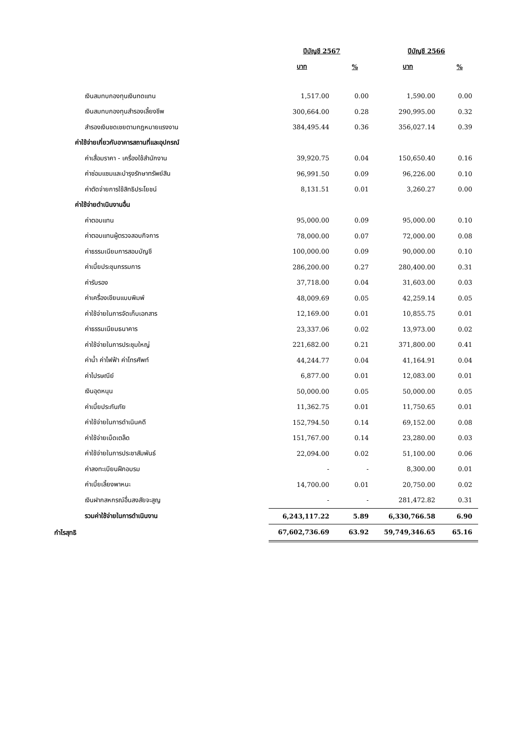| | ปีบัญชี 2567 | | ปีบัญชี 2566 | |
| --- | --- | --- | --- | --- |
| | บาท | % | บาท | % |
| เงินสมทบกองทุนเงินทดแทน | 1,517.00 | 0.00 | 1,590.00 | 0.00 |
| เงินสมทบกองทุนสำรองเลี้ยงชีพ | 300,664.00 | 0.28 | 290,995.00 | 0.32 |
| สำรองเงินชดเชยตามกฎหมายแรงงาน | 384,495.44 | 0.36 | 356,027.14 | 0.39 |
| ค่าใช้จ่ายเกี่ยวกับอาคารสถานที่และอุปกรณ์ | | | | |
| ค่าเสื่อมราคา - เครื่องใช้สำนักงาน | 39,920.75 | 0.04 | 150,650.40 | 0.16 |
| ค่าซ่อมแซมและบำรุงรักษาทรัพย์สิน | 96,991.50 | 0.09 | 96,226.00 | 0.10 |
| ค่าตัดจ่ายการใช้สิทธิประโยชน์ | 8,131.51 | 0.01 | 3,260.27 | 0.00 |
| ค่าใช้จ่ายดำเนินงานอื่น | | | | |
| ค่าตอบแทน | 95,000.00 | 0.09 | 95,000.00 | 0.10 |
| ค่าตอบแทนผู้ตรวจสอบกิจการ | 78,000.00 | 0.07 | 72,000.00 | 0.08 |
| ค่าธรรมเนียมการสอบบัญชี | 100,000.00 | 0.09 | 90,000.00 | 0.10 |
| ค่าเบี้ยประชุมกรรมการ | 286,200.00 | 0.27 | 280,400.00 | 0.31 |
| ค่ารับรอง | 37,718.00 | 0.04 | 31,603.00 | 0.03 |
| ค่าเครื่องเขียนแบบพิมพ์ | 48,009.69 | 0.05 | 42,259.14 | 0.05 |
| ค่าใช้จ่ายในการจัดเก็บเอกสาร | 12,169.00 | 0.01 | 10,855.75 | 0.01 |
| ค่าธรรมเนียมธนาคาร | 23,337.06 | 0.02 | 13,973.00 | 0.02 |
| ค่าใช้จ่ายในการประชุมใหญ่ | 221,682.00 | 0.21 | 371,800.00 | 0.41 |
| ค่าน้ำ ค่าไฟฟ้า ค่าโทรศัพท์ | 44,244.77 | 0.04 | 41,164.91 | 0.04 |
| ค่าไปรษณีย์ | 6,877.00 | 0.01 | 12,083.00 | 0.01 |
| เงินอุดหนุน | 50,000.00 | 0.05 | 50,000.00 | 0.05 |
| ค่าเบี้ยประกันภัย | 11,362.75 | 0.01 | 11,750.65 | 0.01 |
| ค่าใช้จ่ายในการดำเนินคดี | 152,794.50 | 0.14 | 69,152.00 | 0.08 |
| ค่าใช้จ่ายเบ็ดเตล็ด | 151,767.00 | 0.14 | 23,280.00 | 0.03 |
| ค่าใช้จ่ายในการประชาสัมพันธ์ | 22,094.00 | 0.02 | 51,100.00 | 0.06 |
| ค่าลงทะเบียนฝึกอบรม | - | - | 8,300.00 | 0.01 |
| ค่าเบี้ยเลี้ยงพาหนะ | 14,700.00 | 0.01 | 20,750.00 | 0.02 |
| เงินฝากสหกรณ์อื่นสงสัยจะสูญ | - | - | 281,472.82 | 0.31 |
| รวมค่าใช้จ่ายในการดำเนินงาน | 6,243,117.22 | 5.89 | 6,330,766.58 | 6.90 |
| กำไรสุทธิ | 67,602,736.69 | 63.92 | 59,749,346.65 | 65.16 |